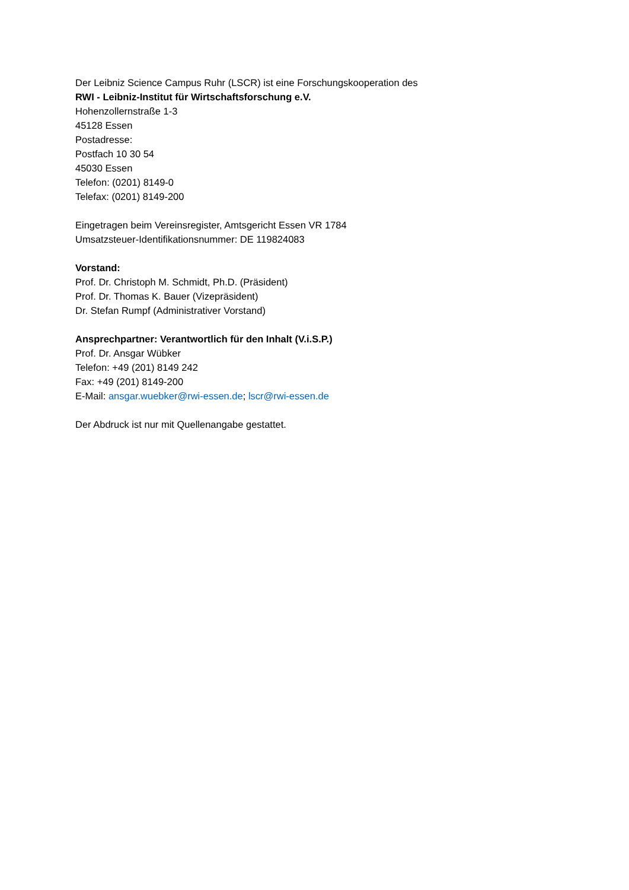Der Leibniz Science Campus Ruhr (LSCR) ist eine Forschungskooperation des
RWI - Leibniz-Institut für Wirtschaftsforschung e.V.
Hohenzollernstraße 1-3
45128 Essen
Postadresse:
Postfach 10 30 54
45030 Essen
Telefon: (0201) 8149-0
Telefax: (0201) 8149-200
Eingetragen beim Vereinsregister, Amtsgericht Essen VR 1784
Umsatzsteuer-Identifikationsnummer: DE 119824083
Vorstand:
Prof. Dr. Christoph M. Schmidt, Ph.D. (Präsident)
Prof. Dr. Thomas K. Bauer (Vizepräsident)
Dr. Stefan Rumpf (Administrativer Vorstand)
Ansprechpartner: Verantwortlich für den Inhalt (V.i.S.P.)
Prof. Dr. Ansgar Wübker
Telefon: +49 (201) 8149 242
Fax: +49 (201) 8149-200
E-Mail: ansgar.wuebker@rwi-essen.de; lscr@rwi-essen.de
Der Abdruck ist nur mit Quellenangabe gestattet.